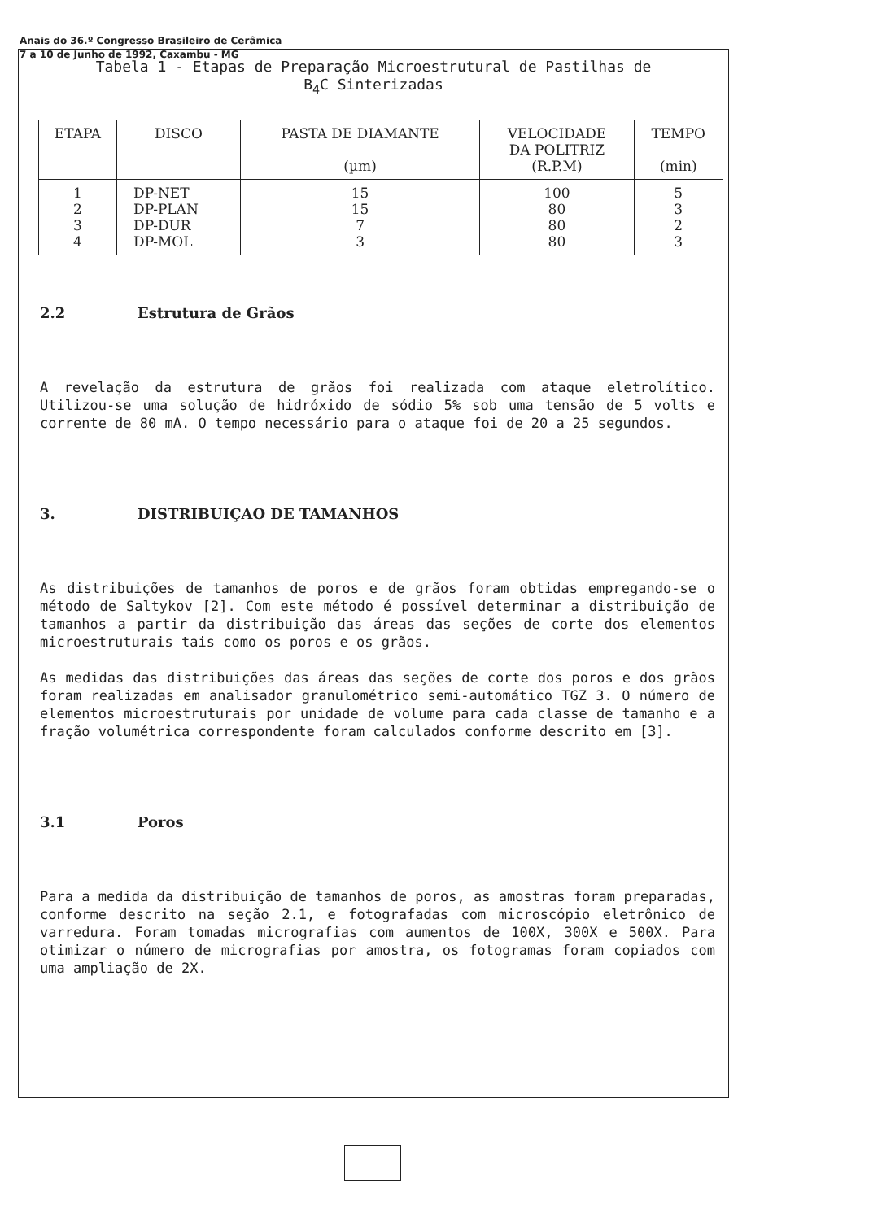Anais do 36.º Congresso Brasileiro de Cerâmica
7 a 10 de Junho de 1992, Caxambu - MG
Tabela 1 - Etapas de Preparação Microestrutural de Pastilhas de
B<sub>4</sub>C Sinterizadas
| ETAPA | DISCO | PASTA DE DIAMANTE (µm) | VELOCIDADE DA POLITRIZ (R.P.M) | TEMPO (min) |
| --- | --- | --- | --- | --- |
| 1 2 3 4 | DP-NET DP-PLAN DP-DUR DP-MOL | 15 15 7 3 | 100 80 80 80 | 5 3 2 3 |
2.2 Estrutura de Grãos
A revelação da estrutura de grãos foi realizada com ataque eletrolítico. Utilizou-se uma solução de hidróxido de sódio 5% sob uma tensão de 5 volts e corrente de 80 mA. O tempo necessário para o ataque foi de 20 a 25 segundos.
3. DISTRIBUIÇAO DE TAMANHOS
As distribuições de tamanhos de poros e de grãos foram obtidas empregando-se o método de Saltykov [2]. Com este método é possível determinar a distribuição de tamanhos a partir da distribuição das áreas das seções de corte dos elementos microestruturais tais como os poros e os grãos.
As medidas das distribuições das áreas das seções de corte dos poros e dos grãos foram realizadas em analisador granulométrico semi-automático TGZ 3. O número de elementos microestruturais por unidade de volume para cada classe de tamanho e a fração volumétrica correspondente foram calculados conforme descrito em [3].
3.1 Poros
Para a medida da distribuição de tamanhos de poros, as amostras foram preparadas, conforme descrito na seção 2.1, e fotografadas com microscópio eletrônico de varredura. Foram tomadas micrografias com aumentos de 100X, 300X e 500X. Para otimizar o número de micrografias por amostra, os fotogramas foram copiados com uma ampliação de 2X.